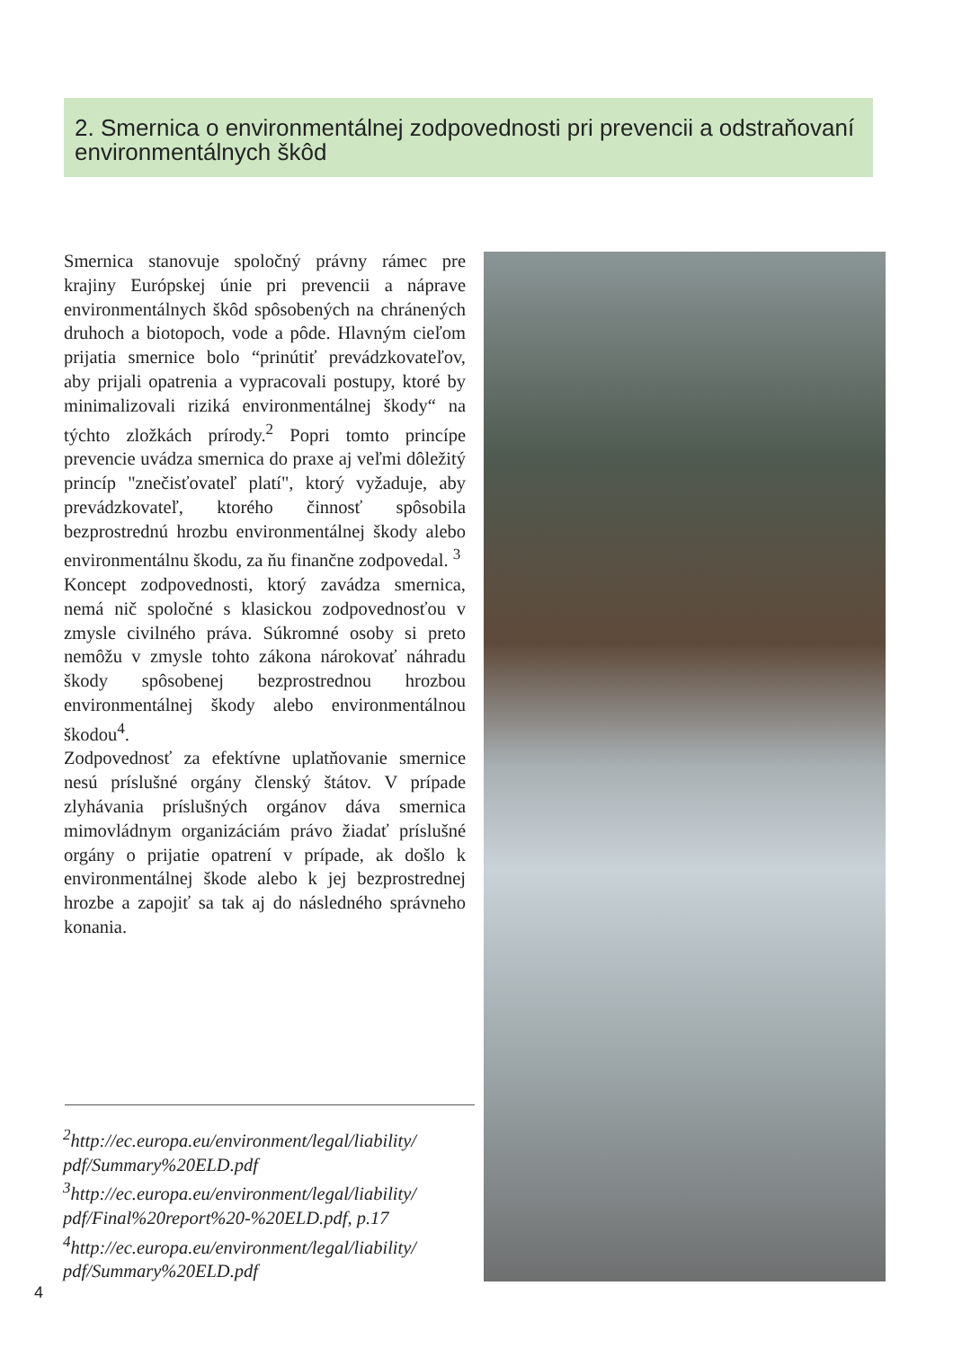2. Smernica o environmentálnej zodpovednosti pri prevencii a odstraňovaní environmentálnych škôd
Smernica stanovuje spoločný právny rámec pre krajiny Európskej únie pri prevencii a náprave environmentálnych škôd spôsobených na chránených druhoch a biotopoch, vode a pôde. Hlavným cieľom prijatia smernice bolo “prinútiť prevádzkovateľov, aby prijali opatrenia a vypracovali postupy, ktoré by minimalizovali riziká environmentálnej škody“ na týchto zložkách prírody.<sup>2</sup> Popri tomto princípe prevencie uvádza smernica do praxe aj veľmi dôležitý princíp "znečisťovateľ platí", ktorý vyžaduje, aby prevádzkovateľ, ktorého činnosť spôsobila bezprostrednú hrozbu environmentálnej škody alebo environmentálnu škodu, za ňu finančne zodpovedal. <sup>3</sup>
Koncept zodpovednosti, ktorý zavádza smernica, nemá nič spoločné s klasickou zodpovednosťou v zmysle civilného práva. Súkromné osoby si preto nemôžu v zmysle tohto zákona nárokovať náhradu škody spôsobenej bezprostrednou hrozbou environmentálnej škody alebo environmentálnou škodou<sup>4</sup>.
Zodpovednosť za efektívne uplatňovanie smernice nesú príslušné orgány členský štátov. V prípade zlyhávania príslušných orgánov dáva smernica mimovládnym organizáciám právo žiadať príslušné orgány o prijatie opatrení v prípade, ak došlo k environmentálnej škode alebo k jej bezprostrednej hrozbe a zapojiť sa tak aj do následného správneho konania.
<sup>2</sup> http://ec.europa.eu/environment/legal/liability/ pdf/Summary%20ELD.pdf
<sup>3</sup> http://ec.europa.eu/environment/legal/liability/ pdf/Final%20report%20-%20ELD.pdf, p.17
<sup>4</sup> http://ec.europa.eu/environment/legal/liability/ pdf/Summary%20ELD.pdf
4